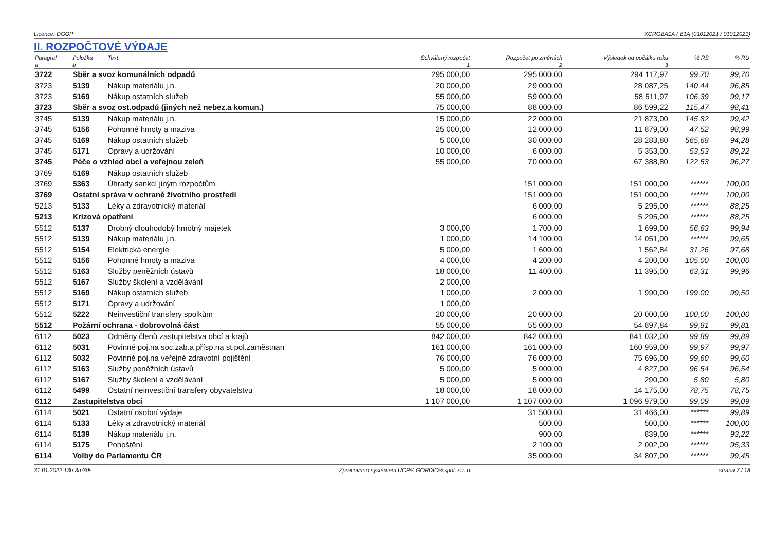Licence: DGOP XCRGBA1A / B1A (01012021 / 01012021)
II. ROZPOČTOVÉ VÝDAJE
| Paragraf | Položka | Text | Schválený rozpočet | Rozpočet po změnách | Výsledek od počátku roku | % RS | % RU |
| --- | --- | --- | --- | --- | --- | --- | --- |
| a | b | | 1 | 2 | 3 | | |
| 3722 | Sběr a svoz komunálních odpadů | | 295 000,00 | 295 000,00 | 294 117,97 | 99,70 | 99,70 |
| 3723 | 5139 | Nákup materiálu j.n. | 20 000,00 | 29 000,00 | 28 087,25 | 140,44 | 96,85 |
| 3723 | 5169 | Nákup ostatních služeb | 55 000,00 | 59 000,00 | 58 511,97 | 106,39 | 99,17 |
| 3723 | Sběr a svoz ost.odpadů (jiných než nebez.a komun.) | | 75 000,00 | 88 000,00 | 86 599,22 | 115,47 | 98,41 |
| 3745 | 5139 | Nákup materiálu j.n. | 15 000,00 | 22 000,00 | 21 873,00 | 145,82 | 99,42 |
| 3745 | 5156 | Pohonné hmoty a maziva | 25 000,00 | 12 000,00 | 11 879,00 | 47,52 | 98,99 |
| 3745 | 5169 | Nákup ostatních služeb | 5 000,00 | 30 000,00 | 28 283,80 | 565,68 | 94,28 |
| 3745 | 5171 | Opravy a udržování | 10 000,00 | 6 000,00 | 5 353,00 | 53,53 | 89,22 |
| 3745 | Péče o vzhled obcí a veřejnou zeleň | | 55 000,00 | 70 000,00 | 67 388,80 | 122,53 | 96,27 |
| 3769 | 5169 | Nákup ostatních služeb | | | | | |
| 3769 | 5363 | Úhrady sankcí jiným rozpočtům | | 151 000,00 | 151 000,00 | ****** | 100,00 |
| 3769 | Ostatní správa v ochraně životního prostředí | | | 151 000,00 | 151 000,00 | ****** | 100,00 |
| 5213 | 5133 | Léky a zdravotnický materiál | | 6 000,00 | 5 295,00 | ****** | 88,25 |
| 5213 | Krizová opatření | | | 6 000,00 | 5 295,00 | ****** | 88,25 |
| 5512 | 5137 | Drobný dlouhodobý hmotný majetek | 3 000,00 | 1 700,00 | 1 699,00 | 56,63 | 99,94 |
| 5512 | 5139 | Nákup materiálu j.n. | 1 000,00 | 14 100,00 | 14 051,00 | ****** | 99,65 |
| 5512 | 5154 | Elektrická energie | 5 000,00 | 1 600,00 | 1 562,84 | 31,26 | 97,68 |
| 5512 | 5156 | Pohonné hmoty a maziva | 4 000,00 | 4 200,00 | 4 200,00 | 105,00 | 100,00 |
| 5512 | 5163 | Služby peněžních ústavů | 18 000,00 | 11 400,00 | 11 395,00 | 63,31 | 99,96 |
| 5512 | 5167 | Služby školení a vzdělávání | 2 000,00 | | | | |
| 5512 | 5169 | Nákup ostatních služeb | 1 000,00 | 2 000,00 | 1 990,00 | 199,00 | 99,50 |
| 5512 | 5171 | Opravy a udržování | 1 000,00 | | | | |
| 5512 | 5222 | Neinvestiční transfery spolkům | 20 000,00 | 20 000,00 | 20 000,00 | 100,00 | 100,00 |
| 5512 | Požární ochrana - dobrovolná část | | 55 000,00 | 55 000,00 | 54 897,84 | 99,81 | 99,81 |
| 6112 | 5023 | Odměny členů zastupitelstva obcí a krajů | 842 000,00 | 842 000,00 | 841 032,00 | 99,89 | 99,89 |
| 6112 | 5031 | Povinné poj.na soc.zab.a přísp.na st.pol.zaměstnan | 161 000,00 | 161 000,00 | 160 959,00 | 99,97 | 99,97 |
| 6112 | 5032 | Povinné poj.na veřejné zdravotní pojištění | 76 000,00 | 76 000,00 | 75 696,00 | 99,60 | 99,60 |
| 6112 | 5163 | Služby peněžních ústavů | 5 000,00 | 5 000,00 | 4 827,00 | 96,54 | 96,54 |
| 6112 | 5167 | Služby školení a vzdělávání | 5 000,00 | 5 000,00 | 290,00 | 5,80 | 5,80 |
| 6112 | 5499 | Ostatní neinvestiční transfery obyvatelstvu | 18 000,00 | 18 000,00 | 14 175,00 | 78,75 | 78,75 |
| 6112 | Zastupitelstva obcí | | 1 107 000,00 | 1 107 000,00 | 1 096 979,00 | 99,09 | 99,09 |
| 6114 | 5021 | Ostatní osobní výdaje | | 31 500,00 | 31 466,00 | ****** | 99,89 |
| 6114 | 5133 | Léky a zdravotnický materiál | | 500,00 | 500,00 | ****** | 100,00 |
| 6114 | 5139 | Nákup materiálu j.n. | | 900,00 | 839,00 | ****** | 93,22 |
| 6114 | 5175 | Pohoštění | | 2 100,00 | 2 002,00 | ****** | 95,33 |
| 6114 | Volby do Parlamentu ČR | | | 35 000,00 | 34 807,00 | ****** | 99,45 |
31.01.2022 13h 3m30s Zpracováno systémem UCR® GORDIC® spol. s r. o. strana 7 / 18